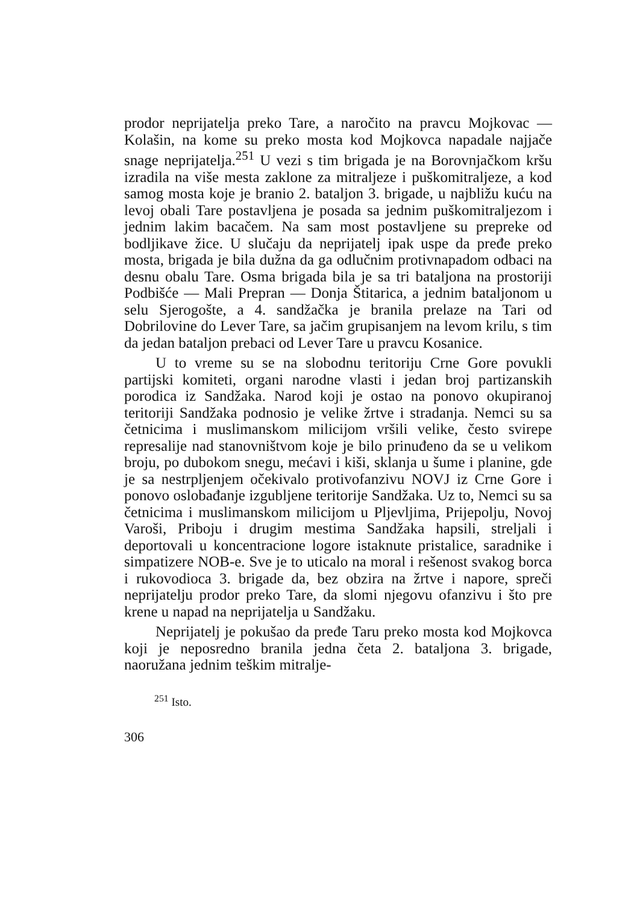prodor neprijatelja preko Tare, a naročito na pravcu Mojkovac — Kolašin, na kome su preko mosta kod Mojkovca napadale najjače snage neprijatelja.<sup>251</sup> U vezi s tim brigada je na Borovnjačkom kršu izradila na više mesta zaklone za mitraljeze i puškomitraljeze, a kod samog mosta koje je branio 2. bataljon 3. brigade, u najbližu kuću na levoj obali Tare postavljena je posada sa jednim puškomitraljezom i jednim lakim bacačem. Na sam most postavljene su prepreke od bodljikave žice. U slučaju da neprijatelj ipak uspe da pređe preko mosta, brigada je bila dužna da ga odlučnim protivnapadom odbaci na desnu obalu Tare. Osma brigada bila je sa tri bataljona na prostoriji Podbišće — Mali Prepran — Donja Štitarica, a jednim bataljonom u selu Sjerogošte, a 4. sandžačka je branila prelaze na Tari od Dobrilovine do Lever Tare, sa jačim grupisanjem na levom krilu, s tim da jedan bataljon prebaci od Lever Tare u pravcu Kosanice.
U to vreme su se na slobodnu teritoriju Crne Gore povukli partijski komiteti, organi narodne vlasti i jedan broj partizanskih porodica iz Sandžaka. Narod koji je ostao na ponovo okupiranoj teritoriji Sandžaka podnosio je velike žrtve i stradanja. Nemci su sa četnicima i muslimanskom milicijom vršili velike, često svirepe represalije nad stanovništvom koje je bilo prinuđeno da se u velikom broju, po dubokom snegu, mećavi i kiši, sklanja u šume i planine, gde je sa nestrpljenjem očekivalo protivofanzivu NOVJ iz Crne Gore i ponovo oslobađanje izgubljene teritorije Sandžaka. Uz to, Nemci su sa četnicima i muslimanskom milicijom u Pljevljima, Prijepolju, Novoj Varoši, Priboju i drugim mestima Sandžaka hapsili, streljali i deportovali u koncentracione logore istaknute pristalice, saradnike i simpatizere NOB-e. Sve je to uticalo na moral i rešenost svakog borca i rukovodioca 3. brigade da, bez obzira na žrtve i napore, spreči neprijatelju prodor preko Tare, da slomi njegovu ofanzivu i što pre krene u napad na neprijatelja u Sandžaku.
Neprijatelj je pokušao da pređe Taru preko mosta kod Mojkovca koji je neposredno branila jedna četa 2. bataljona 3. brigade, naoružana jednim teškim mitralje-
<sup>251</sup> Isto.
306